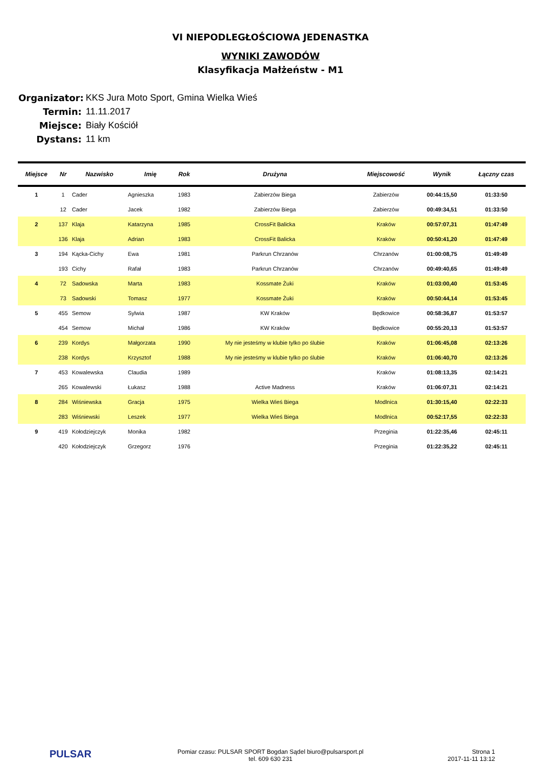VI NIEPODLEGŁOŚCIOWA JEDENASTKA
WYNIKI ZAWODÓW
Klasyfikacja Małżeństw - M1
Organizator: KKS Jura Moto Sport, Gmina Wielka Wieś
Termin: 11.11.2017
Miejsce: Biały Kościół
Dystans: 11 km
| Miejsce | Nr | Nazwisko | Imię | Rok | Drużyna | Miejscowość | Wynik | Łączny czas |
| --- | --- | --- | --- | --- | --- | --- | --- | --- |
| 1 | 1 | Cader | Agnieszka | 1983 | Zabierzów Biega | Zabierzów | 00:44:15,50 | 01:33:50 |
| | 12 | Cader | Jacek | 1982 | Zabierzów Biega | Zabierzów | 00:49:34,51 | 01:33:50 |
| 2 | 137 | Klaja | Katarzyna | 1985 | CrossFit Balicka | Kraków | 00:57:07,31 | 01:47:49 |
| | 136 | Klaja | Adrian | 1983 | CrossFit Balicka | Kraków | 00:50:41,20 | 01:47:49 |
| 3 | 194 | Kącka-Cichy | Ewa | 1981 | Parkrun Chrzanów | Chrzanów | 01:00:08,75 | 01:49:49 |
| | 193 | Cichy | Rafał | 1983 | Parkrun Chrzanów | Chrzanów | 00:49:40,65 | 01:49:49 |
| 4 | 72 | Sadowska | Marta | 1983 | Kossmate Żuki | Kraków | 01:03:00,40 | 01:53:45 |
| | 73 | Sadowski | Tomasz | 1977 | Kossmate Żuki | Kraków | 00:50:44,14 | 01:53:45 |
| 5 | 455 | Semow | Sylwia | 1987 | KW Kraków | Będkowice | 00:58:36,87 | 01:53:57 |
| | 454 | Semow | Michał | 1986 | KW Kraków | Będkowice | 00:55:20,13 | 01:53:57 |
| 6 | 239 | Kordys | Małgorzata | 1990 | My nie jesteśmy w klubie tylko po ślubie | Kraków | 01:06:45,08 | 02:13:26 |
| | 238 | Kordys | Krzysztof | 1988 | My nie jesteśmy w klubie tylko po ślubie | Kraków | 01:06:40,70 | 02:13:26 |
| 7 | 453 | Kowalewska | Claudia | 1989 | | Kraków | 01:08:13,35 | 02:14:21 |
| | 265 | Kowalewski | Łukasz | 1988 | Active Madness | Kraków | 01:06:07,31 | 02:14:21 |
| 8 | 284 | Wiśniewska | Gracja | 1975 | Wielka Wieś Biega | Modlnica | 01:30:15,40 | 02:22:33 |
| | 283 | Wiśniewski | Leszek | 1977 | Wielka Wieś Biega | Modlnica | 00:52:17,55 | 02:22:33 |
| 9 | 419 | Kołodziejczyk | Monika | 1982 | | Przeginia | 01:22:35,46 | 02:45:11 |
| | 420 | Kołodziejczyk | Grzegorz | 1976 | | Przeginia | 01:22:35,22 | 02:45:11 |
PULSAR
Pomiar czasu: PULSAR SPORT Bogdan Sądel biuro@pulsarsport.pl
tel. 609 630 231
Strona 1
2017-11-11 13:12